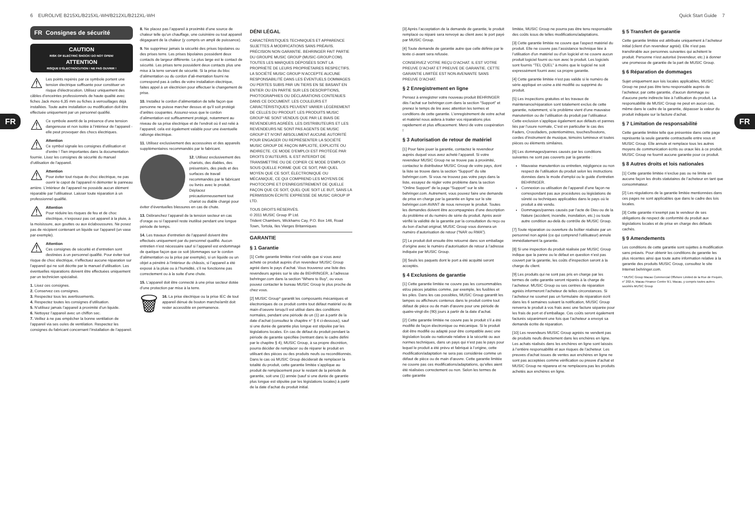FR FR
6 EUROLIVE B215XL/B215XL-WH/B212XL/B212XL-WH Quick Start Guide 7
FR Consignes de sécurité
CAUTION
RISK OF ELECTRIC SHOCK! DO NOT OPEN!
ATTENTION
RISQUE D’ÉLECTROCUTION ! NE PAS OUVRIR !
⚠ Les points repérés par ce symbole portent une tension électrique suffisante pour constituer un risque d’électrocution. Utilisez uniquement des câbles d’enceintes professionnels de haute qualité avec fiches Jack mono 6,35 mm ou fiches à verrouillages déjà installées. Toute autre installation ou modification doit être effectuée uniquement par un personnel qualifié.
⚠ Ce symbole avertit de la présence d’une tension dangereuse et non isolée à l’intérieur de l’appareil - elle peut provoquer des chocs électriques.
⚠ Attention
Ce symbol signale les consignes d’utilisation et d’entre ! Tien importantes dans la documentation fournie. Lisez les consignes de sécurité du manuel d’utilisation de l’appareil.
⚠ Attention
Pour éviter tout risque de choc électrique, ne pas ouvrir le capot de l’appareil ni démonter le panneau arrière. L’intérieur de l’appareil ne possède aucun élément réparable par l’utilisateur. Laisser toute réparation à un professionnel qualifié.
⚠ Attention
Pour réduire les risques de feu et de choc électrique, n’exposez pas cet appareil à la pluie, à la moisissure, aux gouttes ou aux éclaboussures. Ne posez pas de récipient contenant un liquide sur l’appareil (un vase par exemple).
⚠ Attention
Ces consignes de sécurité et d’entretien sont destinées à un personnel qualifié. Pour éviter tout risque de choc électrique, n’effectuez aucune réparation sur l’appareil qui ne soit décrite par le manuel d’utilisation. Les éventuelles réparations doivent être effectuées uniquement par un technicien spécialisé.
1. Lisez ces consignes.
2. Conservez ces consignes.
3. Respectez tous les avertissements.
4. Respectez toutes les consignes d’utilisation.
5. N’utilisez jamais l’appareil à proximité d’un liquide.
6. Nettoyez l’appareil avec un chiffon sec.
7. Veillez à ne pas empêcher la bonne ventilation de l’appareil via ses ouïes de ventilation. Respectez les consignes du fabricant concernant l’installation de l’appareil.
8. Ne placez pas l’appareil à proximité d’une source de chaleur telle qu’un chauffage, une cuisinière ou tout appareil dégageant de la chaleur (y compris un ampli de puissance).
9. Ne supprimez jamais la sécurité des prises bipolaires ou des prises terre. Les prises bipolaires possèdent deux contacts de largeur différente. Le plus large est le contact de sécurité. Les prises terre possèdent deux contacts plus une mise à la terre servant de sécurité. Si la prise du bloc d’alimentation ou du cordon d’ali-mentation fourni ne correspond pas à celles de votre installation électrique, faites appel à un électricien pour effectuer le changement de prise.
10. Installez le cordon d’alimentation de telle façon que personne ne puisse marcher dessus et qu’il soit protégé d’arêtes coupantes. Assurez-vous que le cordon d’alimentation est suffisamment protégé, notamment au niveau de sa prise électrique et de l’endroit où il est relié à l’appareil; cela est également valable pour une éventuelle rallonge électrique.
11. Utilisez exclusivement des accessoires et des appareils supplémentaires recommandés par le fabricant.
12. Utilisez exclusivement des chariots, des diables, des présentoirs, des pieds et des surfaces de travail recommandés par le fabricant ou livrés avec le produit. Déplacez précautionneusement tout chariot ou diable chargé pour éviter d’éventuelles blessures en cas de chute.
13. Débranchez l’appareil de la tension secteur en cas d’orage ou si l’appareil reste inutilisé pendant une longue période de temps.
14. Les travaux d’entretien de l’appareil doivent être effectués uniquement par du personnel qualifié. Aucun entretien n’est nécessaire sauf si l’appareil est endommagé de quelque façon que ce soit (dommages sur le cordon d’alimentation ou la prise par exemple), si un liquide ou un objet a pénétré à l’intérieur du châssis, si l’appareil a été exposé à la pluie ou à l’humidité, s’il ne fonctionne pas correctement ou à la suite d’une chute.
15. L’appareil doit être connecté à une prise secteur dotée d’une protection par mise à la terre.
🗑 16. La prise électrique ou la prise IEC de tout appareil dénué de bouton marche/arrêt doit rester accessible en permanence.
DÉNI LÉGAL
CARACTÉRISTIQUES TECHNIQUES ET APPARENCE SUJETTES À MODIFICATIONS SANS PRÉAVIS. PRÉCISION NON GARANTIE. BEHRINGER FAIT PARTIE DU GROUPE MUSIC GROUP (MUSIC-GROUP.COM). TOUTES LES MARQUES DÉPOSÉES SONT LA PROPRIÉTÉ DE LEURS PROPRIÉTAIRES RESPECTIFS. LA SOCIÉTÉ MUSIC GROUP N’ACCEPTE AUCUNE RESPONSABILITÉ DANS LES ÉVENTUELS DOMMAGES OU PERTES SUBIS PAR UN TIERS EN SE BASANT EN ENTIER OU EN PARTIE SUR LES DESCRIPTIONS, PHOTOGRAPHIES OU DÉCLARATIONS CONTENUES DANS CE DOCUMENT. LES COULEURS ET CARACTÉRISTIQUES PEUVENT VARIER LÉGÈREMENT DE CELLES DU PRODUIT. LES PRODUITS MUSIC GROUP NE SONT VENDUS QUE PAR LE BIAIS DE REVENDEURS AGRÉÉS. LES DISTRIBUTEURS ET LES REVENDEURS NE SONT PAS AGENTS DE MUSIC GROUP ET N’ONT ABSOLUMENT AUCUNE AUTORITÉ POUR ENGAGER OU REPRÉSENTER LA SOCIÉTÉ MUSIC GROUP DE FAÇON IMPLICITE, EXPLICITE OU INDIRECTE. CE MODE D’EMPLOI EST PROTÉGÉ PAR DROITS D’AUTEURS. IL EST INTERDIT DE TRANSMETTRE OU DE COPIER CE MODE D’EMPLOI SOUS QUELLE FORME QUE CE SOIT, PAR QUEL MOYEN QUE CE SOIT, ÉLECTRONIQUE OU MÉCANIQUE, CE QUI COMPREND LES MOYENS DE PHOTOCOPIE ET D’ENREGISTREMENT DE QUELLE FAÇON QUE CE SOIT, QUEL QUE SOIT LE BUT, SANS LA PERMISSION ÉCRITE EXPRESSE DE MUSIC GROUP IP LTD.
TOUS DROITS RÉSERVÉS.
© 2011 MUSIC Group IP Ltd.
Trident Chambers, Wickhams Cay, P.O. Box 146, Road Town, Tortola, Iles Vierges Britanniques
GARANTIE
§ 1 Garantie
[1] Cette garantie limitée n’est valide que si vous avez acheté ce produit auprès d’un revendeur MUSIC Group agréé dans le pays d’achat. Vous trouverez une liste des revendeurs agréés sur le site de BEHRINGER, à l’adresse behringer.com dans la section “Where to Buy”, ou vous pouvez contacter le bureau MUSIC Group le plus proche de chez vous.
[2] MUSIC Group* garantit les composants mécaniques et électroniques de ce produit contre tout défaut matériel ou de main-d’oeuvre lorsqu’il est utilisé dans des conditions normales, pendant une période de un (1) an à partir de la date d’achat (consultez le chapitre n° § 4 ci-dessous), sauf si une durée de garantie plus longue est stipulée par les législations locales. En cas de défaut du produit pendant la période de garantie spécifiée (rentrant dans le cadre défini par le chapitre § 4), MUSIC Group, à sa propre discrétion, pourra décider de remplacer ou de réparer le produit en utilisant des pièces ou des produits neufs ou reconditionnés. Dans le cas où MUSIC Group déciderait de remplacer la totalité du produit, cette garantie limitée s’applique au produit de remplacement pour le restant de la période de garantie, soit une (1) année (sauf si une durée de garantie plus longue est stipulée par les législations locales) à partir de la date d’achat du produit initial.
[3] Après l’acceptation de la demande de garantie, le produit remplacé ou réparé sera renvoyé au client avec le port payé par MUSIC Group.
[4] Toute demande de garantie autre que celle définie par le texte ci-avant sera refusée.
CONSERVEZ VOTRE REÇU D’ACHAT. IL EST VOTRE PREUVE D’ACHAT ET PREUVE DE GARANTIE. CETTE GARANTIE LIMITÉE EST NON AVENANTE SANS PREUVE D’ACHAT.
§ 2 Enregistrement en ligne
Pensez à enregistrer votre nouveau produit BEHRINGER dès l’achat sur behringer.com dans la section “Support” et prenez le temps de lire avec attention les termes et conditions de cette garantie. L’enregistrement de votre achat et matériel nous aidera à traiter vos réparations plus rapidement et plus efficacement. Merci de votre coopération !
§ 3 Autorisation de retour de matériel
[1] Pour faire jouer la garantie, contactez le revendeur auprès duquel vous avez acheté l’appareil. Si votre revendeur MUSIC Group ne se trouve pas à proximité, contactez le distributeur MUSIC Group de votre pays, dont la liste se trouve dans la section “Support” du site behringer.com. Si vous ne trouvez pas votre pays dans la liste, essayez de régler votre problème dans la section “Online Support” de la page “Support” sur le site behringer.com. Autrement, vous pouvez faire une demande de prise en charge par la garantie en ligne sur le site behringer.com AVANT de nous renvoyer le produit. Toutes les demandes doivent être accompagnées d’une description du problème et du numéro de série du produit. Après avoir vérifié la validité de la garantie par la consultation du reçu ou du bon d’achat original, MUSIC Group vous donnera un numéro d’autorisation de retour (“NAR ou RMA”).
[2] Le produit doit ensuite être retourné dans son emballage d’origine avec le numéro d’autorisation de retour à l’adresse indiquée par MUSIC Group.
[3] Seuls les paquets dont le port a été acquitté seront acceptés.
§ 4 Exclusions de garantie
[1] Cette garantie limitée ne couvre pas les consommables et/ou pièces jetables comme, par exemple, les fusibles et les piles. Dans les cas possibles, MUSIC Group garantit les lampes ou afficheurs contenus dans le produit contre tout défaut de pièce ou de main d’œuvre pour une période de quatre-vingt-dix (90) jours à partir de la date d’achat.
[2] Cette garantie limitée ne couvre pas le produit s’il a été modifié de façon électronique ou mécanique. Si le produit doit être modifié ou adapté pour être compatible avec une législation locale ou nationale relative à la sécurité ou aux normes techniques, dans un pays qui n’est pas le pays pour lequel le produit a été prévu et fabriqué à l’origine, cette modification/adaptation ne sera pas considérée comme un défaut de pièce ou de main d’œuvre. Cette garantie limitée ne couvre pas ces modifications/adaptations, qu’elles aient été réalisées correctement ou non. Selon les termes de cette garantie
limitée, MUSIC Group ne pourra pas être tenu responsable des coûts issus de telles modifications/adaptations.
[3] Cette garantie limitée ne couvre que l’aspect matériel du produit. Elle ne couvre pas l’assistance technique liée à l’utilisation d’un matériel ou d’un logiciel et ne couvre aucun produit logiciel fourni ou non avec le produit. Les logiciels sont fournis “TEL QUEL” à moins que le logiciel ne soit expressément fourni avec sa propre garantie.
[4] Cette garantie limitée n’est pas valide si le numéro de série appliqué en usine a été modifié ou supprimé du produit.
[5] Les inspections gratuites et les travaux de maintenance/réparation sont totalement exclus de cette garantie, notamment, si le problème vient d’une mauvaise manutention ou de l’utilisation du produit par l’utilisateur. Cette exclusion s’applique également aux défauts et pannes liés par l’usure normale, C’est en particulier le cas des Faders, Crossfaders, potentiomètres, touches/boutons, cordes d’instrument de musique, témoins lumineux et toutes pièces ou éléments similaires.
[6] Les dommages/pannes causés par les conditions suivantes ne sont pas couverts par la garantie :
Mauvaise manutention ou entretien, négligence ou non respect de l’utilisation du produit selon les instructions données dans le mode d’emploi ou le guide d’entretien BEHRINGER.
Connexion ou utilisation de l’appareil d’une façon ne correspondant pas aux procédures ou législations de sûreté ou techniques applicables dans le pays où le produit a été vendu.
Dommages/pannes causés par l’acte de Dieu ou de la Nature (accident, incendie, inondation, etc.) ou toute autre condition au-delà du contrôle de MUSIC Group.
[7] Toute réparation ou ouverture du boîtier réalisée par un personnel non agréé (ce qui comprend l’utilisateur) annule immédiatement la garantie.
[8] Si une inspection du produit réalisée par MUSIC Group indique que la panne ou le défaut en question n’est pas couvert par la garantie, les coûts d’inspection seront à la charge du client.
[9] Les produits qui ne sont pas pris en charge par les termes de cette garantie seront réparés à la charge de l’acheteur. MUSIC Group ou ses centres de réparation agréés informeront l’acheteur de telles circonstances. Si l’acheteur ne soumet pas un formulaire de réparation écrit dans les 6 semaines suivant la notification, MUSIC Group renverra le produit à vos frais avec une facture séparée pour les frais de port et d’emballage. Ces coûts seront également facturés séparément une fois que l’acheteur a envoyé sa demande écrite de réparation.
[10] Les revendeurs MUSIC Group agréés ne vendent pas de produits neufs directement dans les enchères en ligne. Les achats réalisés dans les enchères en ligne sont laissés à l’entière responsabilité et aux risques de l’acheteur. Les preuves d’achat issues de ventes aux enchères en ligne ne sont pas acceptées comme vérification ou preuve d’achat et MUSIC Group ne réparera et ne remplacera pas les produits achetés aux enchères en ligne.
§ 5 Transfert de garantie
Cette garantie limitée est attribuée uniquement à l’acheteur initial (client d’un revendeur agréé). Elle n’est pas transférable aux personnes suivantes qui achètent le produit. Personne n’est autorisé (revendeur, etc.) à donner une promesse de garantie de la part de MUSIC Group.
§ 6 Réparation de dommages
Sujet uniquement aux lois locales applicables, MUSIC Group ne peut pas être tenu responsable auprès de l’acheteur, par cette garantie, d’aucun dommage ou d’aucune perte indirecte liée à l’utilisation du produit. La responsabilité de MUSIC Group ne peut en aucun cas, même dans le cadre de la garantie, dépasser la valeur du produit indiquée sur la facture d’achat.
§ 7 Limitation de responsabilité
Cette garantie limitée telle que présentée dans cette page représente la seule garantie contractuelle entre vous et MUSIC Group. Elle annule et remplace tous les autres moyens de communication écrits ou oraux liés à ce produit. MUSIC Group ne fournit aucune garantie pour ce produit.
§ 8 Autres droits et lois nationales
[1] Cette garantie limitée n’exclue pas ou ne limite en aucune façon les droits statutaires de l’acheteur en tant que consommateur.
[2] Les régulations de la garantie limitée mentionnées dans ces pages ne sont applicables que dans le cadre des lois locales.
[3] Cette garantie n’exempt pas le vendeur de ses obligations de respect de conformité du produit aux législations locales et de prise en charge des défauts cachés.
§ 9 Amendements
Les conditions de cette garantie sont sujettes à modification sans préavis. Pour obtenir les conditions de garantie les plus récentes ainsi que toute autre information relative à la garantie des produits MUSIC Group, consultez le site Internet behringer.com.
* MUSIC Group Macao Commercial Offshore Limited de la Rue de Pequim, n° 202-A, Macau Finance Centre 9/J, Macau, y compris toutes autres sociétés MUSIC Group